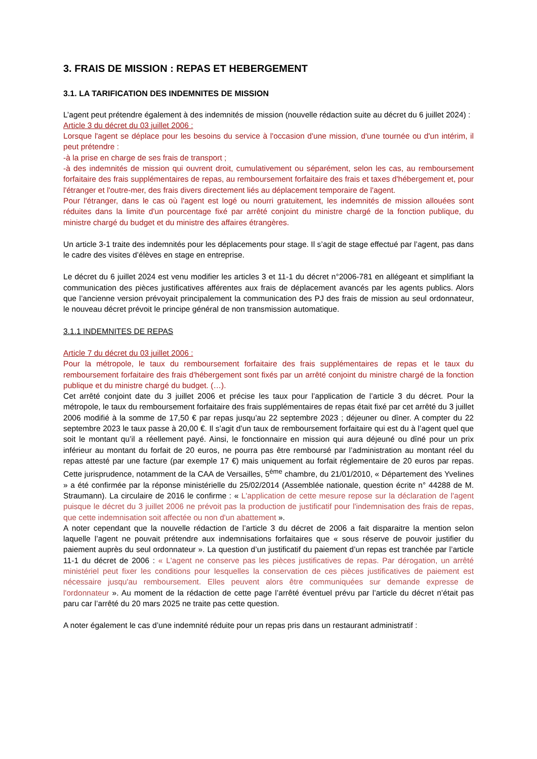3. FRAIS DE MISSION : REPAS ET HEBERGEMENT
3.1. LA TARIFICATION DES INDEMNITES DE MISSION
L’agent peut prétendre également à des indemnités de mission (nouvelle rédaction suite au décret du 6 juillet 2024) :
Article 3 du décret du 03 juillet 2006 :
Lorsque l'agent se déplace pour les besoins du service à l'occasion d'une mission, d'une tournée ou d'un intérim, il peut prétendre :
-à la prise en charge de ses frais de transport ;
-à des indemnités de mission qui ouvrent droit, cumulativement ou séparément, selon les cas, au remboursement forfaitaire des frais supplémentaires de repas, au remboursement forfaitaire des frais et taxes d'hébergement et, pour l'étranger et l'outre-mer, des frais divers directement liés au déplacement temporaire de l'agent.
Pour l'étranger, dans le cas où l'agent est logé ou nourri gratuitement, les indemnités de mission allouées sont réduites dans la limite d'un pourcentage fixé par arrêté conjoint du ministre chargé de la fonction publique, du ministre chargé du budget et du ministre des affaires étrangères.
Un article 3-1 traite des indemnités pour les déplacements pour stage. Il s’agit de stage effectué par l’agent, pas dans le cadre des visites d’élèves en stage en entreprise.
Le décret du 6 juillet 2024 est venu modifier les articles 3 et 11-1 du décret n°2006-781 en allégeant et simplifiant la communication des pièces justificatives afférentes aux frais de déplacement avancés par les agents publics. Alors que l’ancienne version prévoyait principalement la communication des PJ des frais de mission au seul ordonnateur, le nouveau décret prévoit le principe général de non transmission automatique.
3.1.1 INDEMNITES DE REPAS
Article 7 du décret du 03 juillet 2006 :
Pour la métropole, le taux du remboursement forfaitaire des frais supplémentaires de repas et le taux du remboursement forfaitaire des frais d'hébergement sont fixés par un arrêté conjoint du ministre chargé de la fonction publique et du ministre chargé du budget. (…).
Cet arrêté conjoint date du 3 juillet 2006 et précise les taux pour l’application de l’article 3 du décret. Pour la métropole, le taux du remboursement forfaitaire des frais supplémentaires de repas était fixé par cet arrêté du 3 juillet 2006 modifié à la somme de 17,50 € par repas jusqu’au 22 septembre 2023 ; déjeuner ou dîner. A compter du 22 septembre 2023 le taux passe à 20,00 €. Il s’agit d’un taux de remboursement forfaitaire qui est du à l’agent quel que soit le montant qu’il a réellement payé. Ainsi, le fonctionnaire en mission qui aura déjeuné ou dîné pour un prix inférieur au montant du forfait de 20 euros, ne pourra pas être remboursé par l’administration au montant réel du repas attesté par une facture (par exemple 17 €) mais uniquement au forfait réglementaire de 20 euros par repas. Cette jurisprudence, notamment de la CAA de Versailles, 5<sup>ème</sup> chambre, du 21/01/2010, « Département des Yvelines » a été confirmée par la réponse ministérielle du 25/02/2014 (Assemblée nationale, question écrite n° 44288 de M. Straumann). La circulaire de 2016 le confirme : « L'application de cette mesure repose sur la déclaration de l'agent puisque le décret du 3 juillet 2006 ne prévoit pas la production de justificatif pour l'indemnisation des frais de repas, que cette indemnisation soit affectée ou non d'un abattement ».
A noter cependant que la nouvelle rédaction de l’article 3 du décret de 2006 a fait disparaitre la mention selon laquelle l’agent ne pouvait prétendre aux indemnisations forfaitaires que « sous réserve de pouvoir justifier du paiement auprès du seul ordonnateur ». La question d’un justificatif du paiement d’un repas est tranchée par l’article 11-1 du décret de 2006 : « L'agent ne conserve pas les pièces justificatives de repas. Par dérogation, un arrêté ministériel peut fixer les conditions pour lesquelles la conservation de ces pièces justificatives de paiement est nécessaire jusqu'au remboursement. Elles peuvent alors être communiquées sur demande expresse de l'ordonnateur ». Au moment de la rédaction de cette page l’arrêté éventuel prévu par l’article du décret n’était pas paru car l’arrêté du 20 mars 2025 ne traite pas cette question.
A noter également le cas d’une indemnité réduite pour un repas pris dans un restaurant administratif :